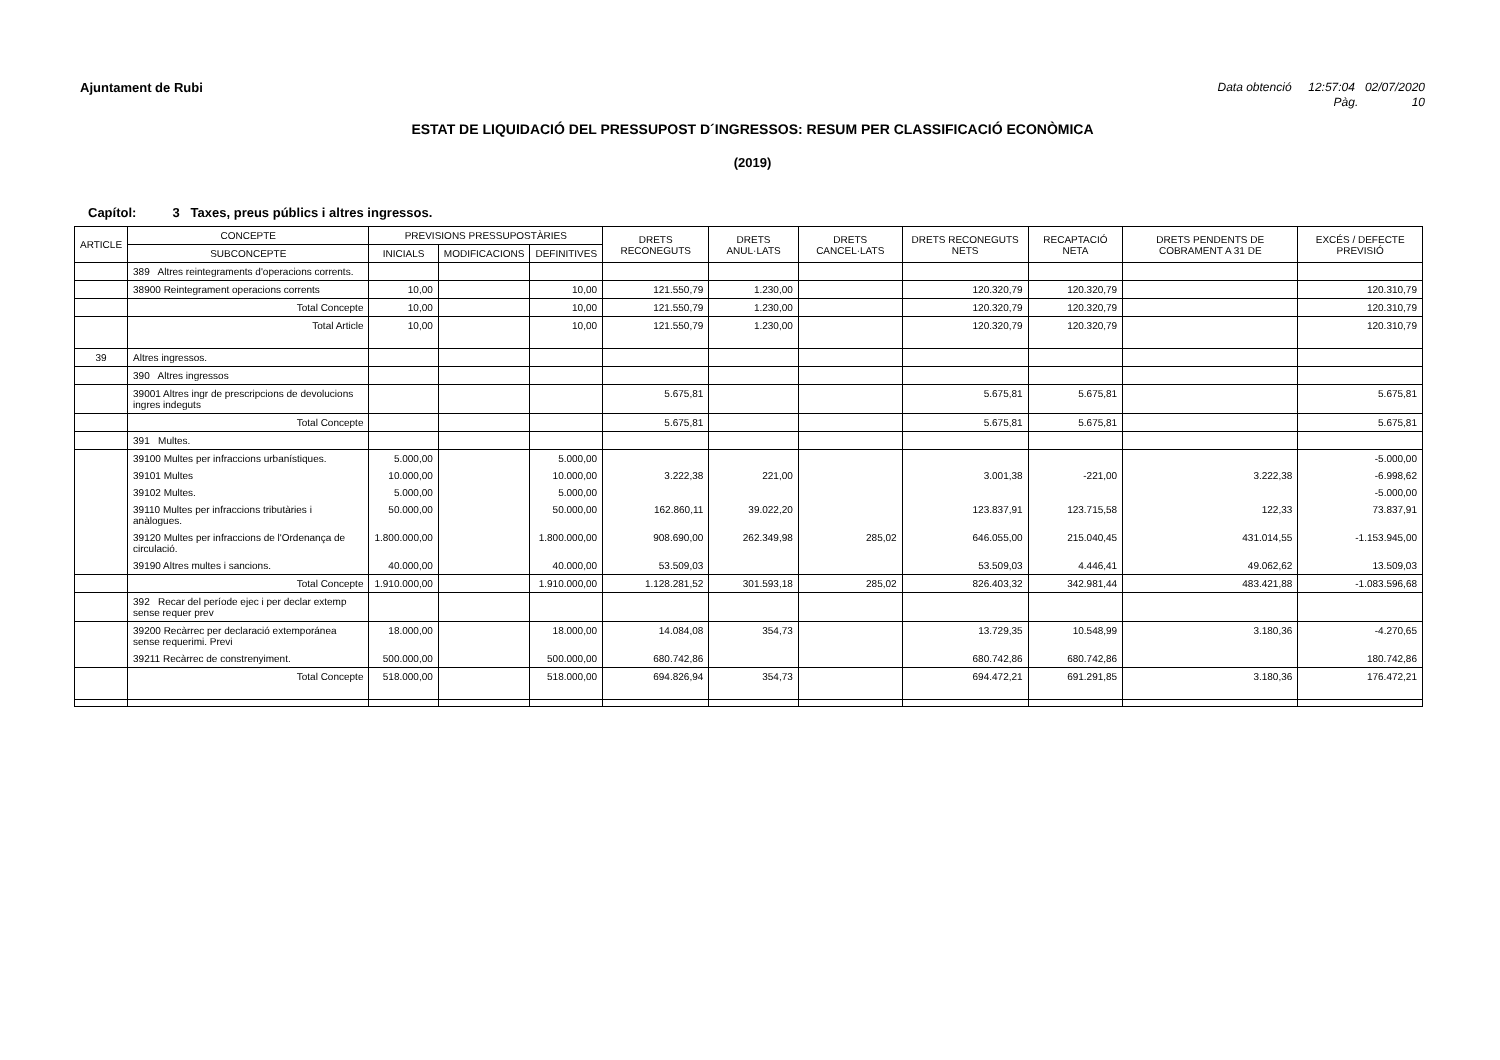Ajuntament de Rubi Data obtenció 12:57:04 02/07/2020
Pàg. 10
ESTAT DE LIQUIDACIÓ DEL PRESSUPOST D´INGRESSOS: RESUM PER CLASSIFICACIÓ ECONÒMICA
(2019)
Capítol: 3 Taxes, preus públics i altres ingressos.
| ARTICLE | CONCEPTE | PREVISIONS PRESSUPOSTÀRIES | | | DRETS RECONEGUTS | DRETS ANUL·LATS | DRETS CANCEL·LATS | DRETS RECONEGUTS NETS | RECAPTACIÓ NETA | DRETS PENDENTS DE COBRAMENT A 31 DE | EXCÉS / DEFECTE PREVISIÓ |
| --- | --- | --- | --- | --- | --- | --- | --- | --- | --- | --- | --- |
| | SUBCONCEPTE | INICIALS | MODIFICACIONS | DEFINITIVES | | | | | | | |
| | 389 Altres reintegraments d'operacions corrents. | | | | | | | | | | |
| | 38900 Reintegrament operacions corrents | 10,00 | | 10,00 | 121.550,79 | 1.230,00 | | 120.320,79 | 120.320,79 | | 120.310,79 |
| | Total Concepte | 10,00 | | 10,00 | 121.550,79 | 1.230,00 | | 120.320,79 | 120.320,79 | | 120.310,79 |
| | Total Article | 10,00 | | 10,00 | 121.550,79 | 1.230,00 | | 120.320,79 | 120.320,79 | | 120.310,79 |
| 39 | Altres ingressos. | | | | | | | | | | |
| | 390 Altres ingressos | | | | | | | | | | |
| | 39001 Altres ingr de prescripcions de devolucions ingres indeguts | | | | 5.675,81 | | | 5.675,81 | 5.675,81 | | 5.675,81 |
| | Total Concepte | | | | 5.675,81 | | | 5.675,81 | 5.675,81 | | 5.675,81 |
| | 391 Multes. | | | | | | | | | | |
| | 39100 Multes per infraccions urbanístiques. | 5.000,00 | | 5.000,00 | | | | | | | -5.000,00 |
| | 39101 Multes | 10.000,00 | | 10.000,00 | 3.222,38 | 221,00 | | 3.001,38 | -221,00 | 3.222,38 | -6.998,62 |
| | 39102 Multes. | 5.000,00 | | 5.000,00 | | | | | | | -5.000,00 |
| | 39110 Multes per infraccions tributàries i anàlogues. | 50.000,00 | | 50.000,00 | 162.860,11 | 39.022,20 | | 123.837,91 | 123.715,58 | 122,33 | 73.837,91 |
| | 39120 Multes per infraccions de l'Ordenança de circulació. | 1.800.000,00 | | 1.800.000,00 | 908.690,00 | 262.349,98 | 285,02 | 646.055,00 | 215.040,45 | 431.014,55 | -1.153.945,00 |
| | 39190 Altres multes i sancions. | 40.000,00 | | 40.000,00 | 53.509,03 | | | 53.509,03 | 4.446,41 | 49.062,62 | 13.509,03 |
| | Total Concepte | 1.910.000,00 | | 1.910.000,00 | 1.128.281,52 | 301.593,18 | 285,02 | 826.403,32 | 342.981,44 | 483.421,88 | -1.083.596,68 |
| | 392 Recar del període ejec i per declar extemp sense requer prev | | | | | | | | | | |
| | 39200 Recàrrec per declaració extemporánea sense requerimi. Previ | 18.000,00 | | 18.000,00 | 14.084,08 | 354,73 | | 13.729,35 | 10.548,99 | 3.180,36 | -4.270,65 |
| | 39211 Recàrrec de constrenyiment. | 500.000,00 | | 500.000,00 | 680.742,86 | | | 680.742,86 | 680.742,86 | | 180.742,86 |
| | Total Concepte | 518.000,00 | | 518.000,00 | 694.826,94 | 354,73 | | 694.472,21 | 691.291,85 | 3.180,36 | 176.472,21 |